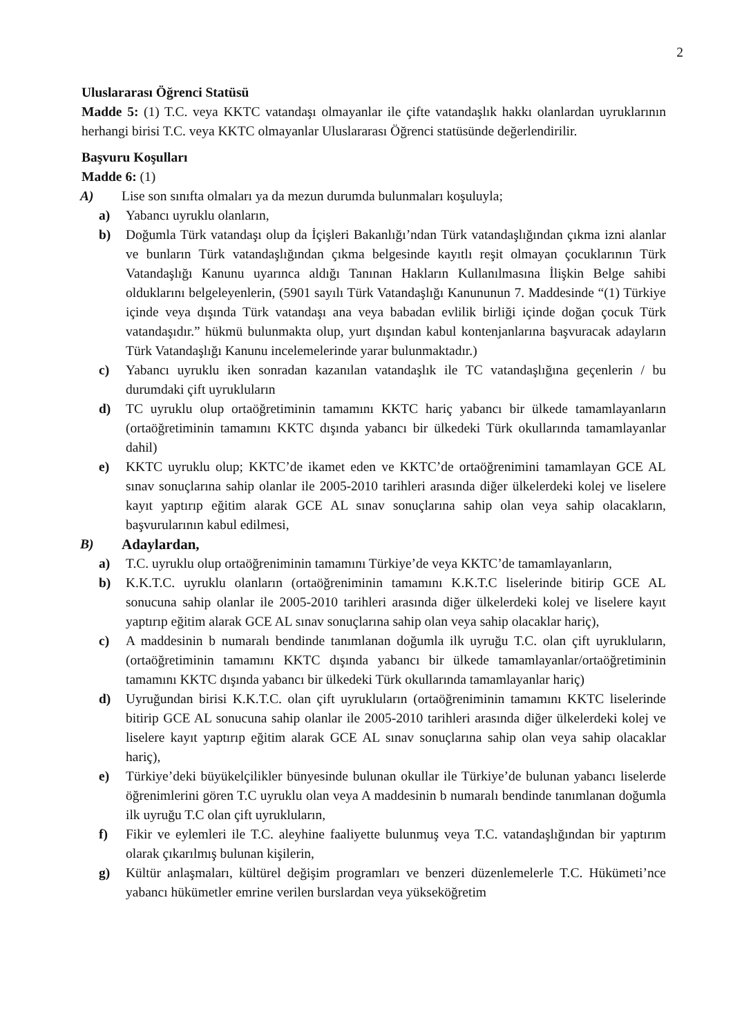2
Uluslararası Öğrenci Statüsü
Madde 5: (1) T.C. veya KKTC vatandaşı olmayanlar ile çifte vatandaşlık hakkı olanlardan uyruklarının herhangi birisi T.C. veya KKTC olmayanlar Uluslararası Öğrenci statüsünde değerlendirilir.
Başvuru Koşulları
Madde 6: (1)
A) Lise son sınıfta olmaları ya da mezun durumda bulunmaları koşuluyla;
a) Yabancı uyruklu olanların,
b) Doğumla Türk vatandaşı olup da İçişleri Bakanlığı’ndan Türk vatandaşlığından çıkma izni alanlar ve bunların Türk vatandaşlığından çıkma belgesinde kayıtlı reşit olmayan çocuklarının Türk Vatandaşlığı Kanunu uyarınca aldığı Tanınan Hakların Kullanılmasına İlişkin Belge sahibi olduklarını belgeleyenlerin, (5901 sayılı Türk Vatandaşlığı Kanununun 7. Maddesinde “(1) Türkiye içinde veya dışında Türk vatandaşı ana veya babadan evlilik birliği içinde doğan çocuk Türk vatandaşıdır.” hükmü bulunmakta olup, yurt dışından kabul kontenjanlarına başvuracak adayların Türk Vatandaşlığı Kanunu incelemelerinde yarar bulunmaktadır.)
c) Yabancı uyruklu iken sonradan kazanılan vatandaşlık ile TC vatandaşlığına geçenlerin / bu durumdaki çift uyrukluların
d) TC uyruklu olup ortaöğretiminin tamamını KKTC hariç yabancı bir ülkede tamamlayanların (ortaöğretiminin tamamını KKTC dışında yabancı bir ülkedeki Türk okullarında tamamlayanlar dahil)
e) KKTC uyruklu olup; KKTC’de ikamet eden ve KKTC’de ortaöğrenimini tamamlayan GCE AL sınav sonuçlarına sahip olanlar ile 2005-2010 tarihleri arasında diğer ülkelerdeki kolej ve liselere kayıt yaptırıp eğitim alarak GCE AL sınav sonuçlarına sahip olan veya sahip olacakların, başvurularının kabul edilmesi,
B) Adaylardan,
a) T.C. uyruklu olup ortaöğreniminin tamamını Türkiye’de veya KKTC’de tamamlayanların,
b) K.K.T.C. uyruklu olanların (ortaöğreniminin tamamını K.K.T.C liselerinde bitirip GCE AL sonucuna sahip olanlar ile 2005-2010 tarihleri arasında diğer ülkelerdeki kolej ve liselere kayıt yaptırıp eğitim alarak GCE AL sınav sonuçlarına sahip olan veya sahip olacaklar hariç),
c) A maddesinin b numaralı bendinde tanımlanan doğumla ilk uyruğu T.C. olan çift uyrukluların, (ortaöğretiminin tamamını KKTC dışında yabancı bir ülkede tamamlayanlar/ortaöğretiminin tamamını KKTC dışında yabancı bir ülkedeki Türk okullarında tamamlayanlar hariç)
d) Uyruğundan birisi K.K.T.C. olan çift uyrukluların (ortaöğreniminin tamamını KKTC liselerinde bitirip GCE AL sonucuna sahip olanlar ile 2005-2010 tarihleri arasında diğer ülkelerdeki kolej ve liselere kayıt yaptırıp eğitim alarak GCE AL sınav sonuçlarına sahip olan veya sahip olacaklar hariç),
e) Türkiye’deki büyükelçilikler bünyesinde bulunan okullar ile Türkiye’de bulunan yabancı liselerde öğrenimlerini gören T.C uyruklu olan veya A maddesinin b numaralı bendinde tanımlanan doğumla ilk uyruğu T.C olan çift uyrukluların,
f) Fikir ve eylemleri ile T.C. aleyhine faaliyette bulunmuş veya T.C. vatandaşlığından bir yaptırım olarak çıkarılmış bulunan kişilerin,
g) Kültür anlaşmaları, kültürel değişim programları ve benzeri düzenlemelerle T.C. Hükümeti’nce yabancı hükümetler emrine verilen burslardan veya yükseköğretim